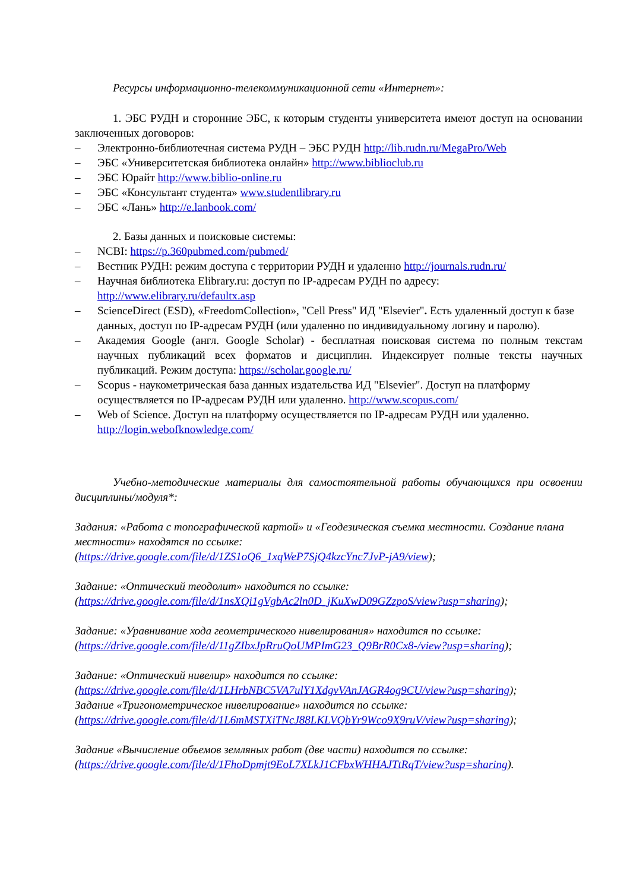Ресурсы информационно-телекоммуникационной сети «Интернет»:
1. ЭБС РУДН и сторонние ЭБС, к которым студенты университета имеют доступ на основании заключенных договоров:
– Электронно-библиотечная система РУДН – ЭБС РУДН http://lib.rudn.ru/MegaPro/Web
– ЭБС «Университетская библиотека онлайн» http://www.biblioclub.ru
– ЭБС Юрайт http://www.biblio-online.ru
– ЭБС «Консультант студента» www.studentlibrary.ru
– ЭБС «Лань» http://e.lanbook.com/
2. Базы данных и поисковые системы:
– NCBI: https://p.360pubmed.com/pubmed/
– Вестник РУДН: режим доступа с территории РУДН и удаленно http://journals.rudn.ru/
– Научная библиотека Elibrary.ru: доступ по IP-адресам РУДН по адресу: http://www.elibrary.ru/defaultx.asp
– ScienceDirect (ESD), «FreedomCollection», "Cell Press" ИД "Elsevier". Есть удаленный доступ к базе данных, доступ по IP-адресам РУДН (или удаленно по индивидуальному логину и паролю).
– Академия Google (англ. Google Scholar) - бесплатная поисковая система по полным текстам научных публикаций всех форматов и дисциплин. Индексирует полные тексты научных публикаций. Режим доступа: https://scholar.google.ru/
– Scopus - наукометрическая база данных издательства ИД "Elsevier". Доступ на платформу осуществляется по IP-адресам РУДН или удаленно. http://www.scopus.com/
– Web of Science. Доступ на платформу осуществляется по IP-адресам РУДН или удаленно. http://login.webofknowledge.com/
Учебно-методические материалы для самостоятельной работы обучающихся при освоении дисциплины/модуля*:
Задания: «Работа с топографической картой» и «Геодезическая съемка местности. Создание плана местности» находятся по ссылке:
(https://drive.google.com/file/d/1ZS1oQ6_1xqWeP7SjQ4kzcYnc7JvP-jA9/view);
Задание: «Оптический теодолит» находится по ссылке:
(https://drive.google.com/file/d/1nsXQi1gVgbAc2ln0D_jKuXwD09GZzpoS/view?usp=sharing);
Задание: «Уравнивание хода геометрического нивелирования» находится по ссылке:
(https://drive.google.com/file/d/11gZIbxJpRruQoUMPImG23_Q9BrR0Cx8-/view?usp=sharing);
Задание: «Оптический нивелир» находится по ссылке:
(https://drive.google.com/file/d/1LHrbNBC5VA7ulY1XdgvVAnJAGR4og9CU/view?usp=sharing);
Задание «Тригонометрическое нивелирование» находится по ссылке:
(https://drive.google.com/file/d/1L6mMSTXiTNcJ88LKLVQbYr9Wco9X9ruV/view?usp=sharing);
Задание «Вычисление объемов земляных работ (две части) находится по ссылке:
(https://drive.google.com/file/d/1FhoDpmjt9EoL7XLkJ1CFbxWHHAJTtRqT/view?usp=sharing).